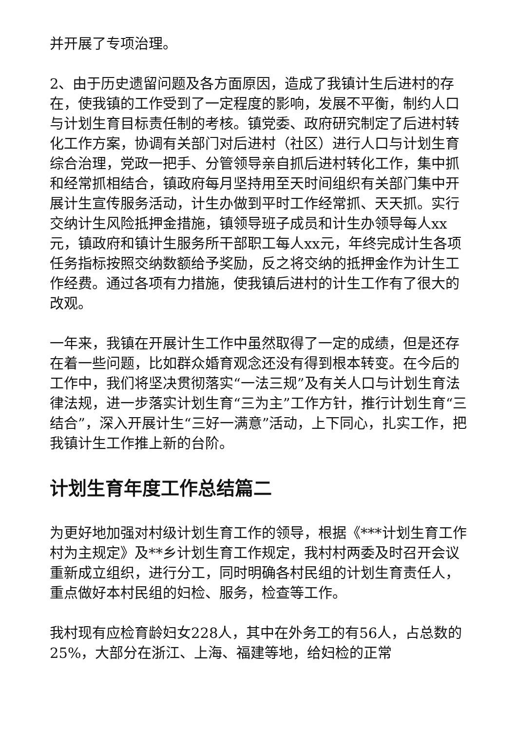并开展了专项治理。
2、由于历史遗留问题及各方面原因，造成了我镇计生后进村的存在，使我镇的工作受到了一定程度的影响，发展不平衡，制约人口与计划生育目标责任制的考核。镇党委、政府研究制定了后进村转化工作方案，协调有关部门对后进村（社区）进行人口与计划生育综合治理，党政一把手、分管领导亲自抓后进村转化工作，集中抓和经常抓相结合，镇政府每月坚持用至天时间组织有关部门集中开展计生宣传服务活动，计生办做到平时工作经常抓、天天抓。实行交纳计生风险抵押金措施，镇领导班子成员和计生办领导每人xx元，镇政府和镇计生服务所干部职工每人xx元，年终完成计生各项任务指标按照交纳数额给予奖励，反之将交纳的抵押金作为计生工作经费。通过各项有力措施，使我镇后进村的计生工作有了很大的改观。
一年来，我镇在开展计生工作中虽然取得了一定的成绩，但是还存在着一些问题，比如群众婚育观念还没有得到根本转变。在今后的工作中，我们将坚决贯彻落实“一法三规”及有关人口与计划生育法律法规，进一步落实计划生育“三为主”工作方针，推行计划生育“三结合”，深入开展计生“三好一满意”活动，上下同心，扎实工作，把我镇计生工作推上新的台阶。
计划生育年度工作总结篇二
为更好地加强对村级计划生育工作的领导，根据《***计划生育工作村为主规定》及**乡计划生育工作规定，我村村两委及时召开会议重新成立组织，进行分工，同时明确各村民组的计划生育责任人，重点做好本村民组的妇检、服务，检查等工作。
我村现有应检育龄妇女228人，其中在外务工的有56人，占总数的25%，大部分在浙江、上海、福建等地，给妇检的正常